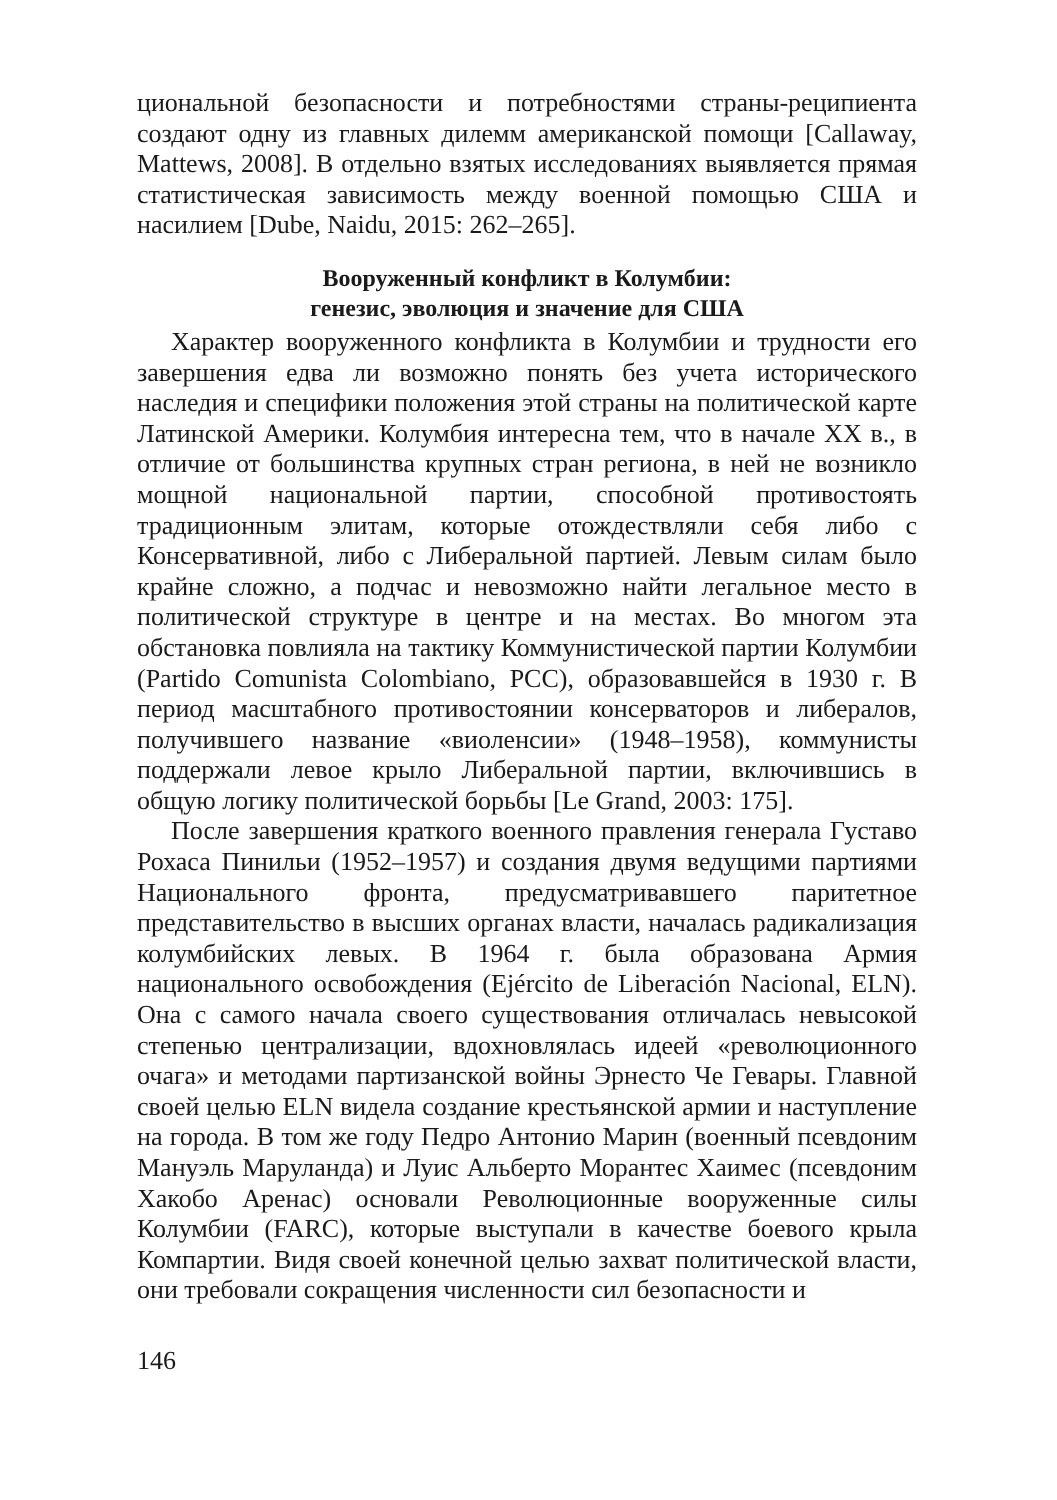циональной безопасности и потребностями страны-реципиента создают одну из главных дилемм американской помощи [Callaway, Mattews, 2008]. В отдельно взятых исследованиях выявляется прямая статистическая зависимость между военной помощью США и насилием [Dube, Naidu, 2015: 262–265].
Вооруженный конфликт в Колумбии:
генезис, эволюция и значение для США
Характер вооруженного конфликта в Колумбии и трудности его завершения едва ли возможно понять без учета исторического наследия и специфики положения этой страны на политической карте Латинской Америки. Колумбия интересна тем, что в начале XX в., в отличие от большинства крупных стран региона, в ней не возникло мощной национальной партии, способной противостоять традиционным элитам, которые отождествляли себя либо с Консервативной, либо с Либеральной партией. Левым силам было крайне сложно, а подчас и невозможно найти легальное место в политической структуре в центре и на местах. Во многом эта обстановка повлияла на тактику Коммунистической партии Колумбии (Partido Comunista Colombiano, PCC), образовавшейся в 1930 г. В период масштабного противостоянии консерваторов и либералов, получившего название «виоленсии» (1948–1958), коммунисты поддержали левое крыло Либеральной партии, включившись в общую логику политической борьбы [Le Grand, 2003: 175].
После завершения краткого военного правления генерала Густаво Рохаса Пинильи (1952–1957) и создания двумя ведущими партиями Национального фронта, предусматривавшего паритетное представительство в высших органах власти, началась радикализация колумбийских левых. В 1964 г. была образована Армия национального освобождения (Ejército de Liberación Nacional, ELN). Она с самого начала своего существования отличалась невысокой степенью централизации, вдохновлялась идеей «революционного очага» и методами партизанской войны Эрнесто Че Гевары. Главной своей целью ELN видела создание крестьянской армии и наступление на города. В том же году Педро Антонио Марин (военный псевдоним Мануэль Маруланда) и Луис Альберто Морантес Хаимес (псевдоним Хакобо Аренас) основали Революционные вооруженные силы Колумбии (FARC), которые выступали в качестве боевого крыла Компартии. Видя своей конечной целью захват политической власти, они требовали сокращения численности сил безопасности и
146